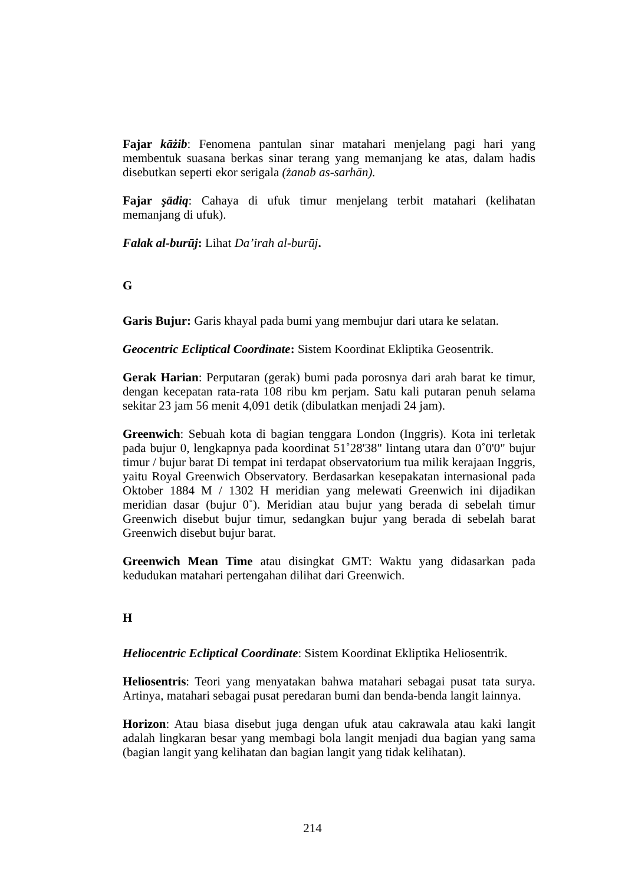Fajar kāżib: Fenomena pantulan sinar matahari menjelang pagi hari yang membentuk suasana berkas sinar terang yang memanjang ke atas, dalam hadis disebutkan seperti ekor serigala (żanab as-sarhān).
Fajar şādiq: Cahaya di ufuk timur menjelang terbit matahari (kelihatan memanjang di ufuk).
Falak al-burūj: Lihat Da’irah al-burūj.
G
Garis Bujur: Garis khayal pada bumi yang membujur dari utara ke selatan.
Geocentric Ecliptical Coordinate: Sistem Koordinat Ekliptika Geosentrik.
Gerak Harian: Perputaran (gerak) bumi pada porosnya dari arah barat ke timur, dengan kecepatan rata-rata 108 ribu km perjam. Satu kali putaran penuh selama sekitar 23 jam 56 menit 4,091 detik (dibulatkan menjadi 24 jam).
Greenwich: Sebuah kota di bagian tenggara London (Inggris). Kota ini terletak pada bujur 0, lengkapnya pada koordinat 51˚28'38" lintang utara dan 0˚0'0" bujur timur / bujur barat Di tempat ini terdapat observatorium tua milik kerajaan Inggris, yaitu Royal Greenwich Observatory. Berdasarkan kesepakatan internasional pada Oktober 1884 M / 1302 H meridian yang melewati Greenwich ini dijadikan meridian dasar (bujur 0˚). Meridian atau bujur yang berada di sebelah timur Greenwich disebut bujur timur, sedangkan bujur yang berada di sebelah barat Greenwich disebut bujur barat.
Greenwich Mean Time atau disingkat GMT: Waktu yang didasarkan pada kedudukan matahari pertengahan dilihat dari Greenwich.
H
Heliocentric Ecliptical Coordinate: Sistem Koordinat Ekliptika Heliosentrik.
Heliosentris: Teori yang menyatakan bahwa matahari sebagai pusat tata surya. Artinya, matahari sebagai pusat peredaran bumi dan benda-benda langit lainnya.
Horizon: Atau biasa disebut juga dengan ufuk atau cakrawala atau kaki langit adalah lingkaran besar yang membagi bola langit menjadi dua bagian yang sama (bagian langit yang kelihatan dan bagian langit yang tidak kelihatan).
214